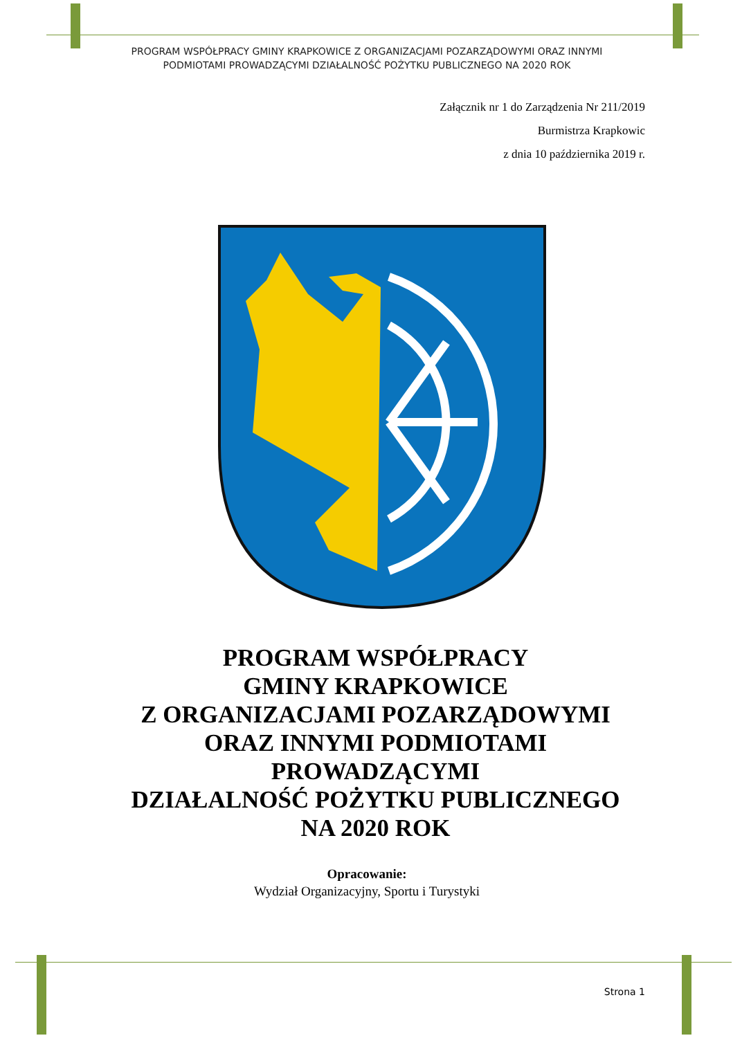PROGRAM WSPÓŁPRACY GMINY KRAPKOWICE Z ORGANIZACJAMI POZARZĄDOWYMI ORAZ INNYMI
PODMIOTAMI PROWADZĄCYMI DZIAŁALNOŚĆ POŻYTKU PUBLICZNEGO NA 2020 ROK
Załącznik nr 1 do Zarządzenia Nr 211/2019
Burmistrza Krapkowic
z dnia 10 października 2019 r.
PROGRAM WSPÓŁPRACY
GMINY KRAPKOWICE
Z ORGANIZACJAMI POZARZĄDOWYMI
ORAZ INNYMI PODMIOTAMI
PROWADZĄCYMI
DZIAŁALNOŚĆ POŻYTKU PUBLICZNEGO
NA 2020 ROK
Opracowanie:
Wydział Organizacyjny, Sportu i Turystyki
Strona 1